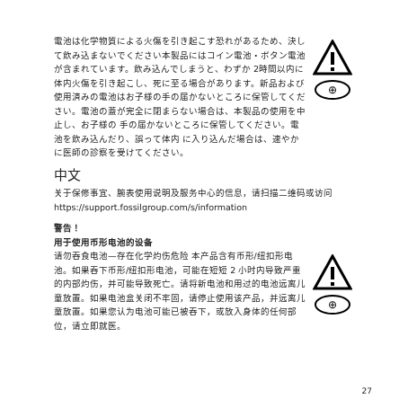電池は化学物質による火傷を引き起こす恐れがあるため、決して飲み込まないでください本製品にはコイン電池・ボタン電池が含まれています。飲み込んでしまうと、わずか 2時間以内に体内火傷を引き起こし、死に至る場合があります。新品および使用済みの電池はお子様の手の届かないところに保管してください。電池の蓋が完全に閉まらない場合は、本製品の使用を中止し、お子様の 手の届かないところに保管してください。電池を飲み込んだり、誤って体内 に入り込んだ場合は、速やかに医師の診察を受けてください。
⊕
中文
关于保修事宜、腕表使用说明及服务中心的信息，请扫描二维码或访问 https://support.fossilgroup.com/s/information
警告！
用于使用币形电池的设备
请勿吞食电池—存在化学灼伤危险 本产品含有币形/纽扣形电池。如果吞下币形/纽扣形电池，可能在短短 2 小时内导致严重的内部灼伤，并可能导致死亡。请将新电池和用过的电池远离儿童放置。如果电池盒关闭不牢固，请停止使用该产品，并远离儿童放置。如果您认为电池可能已被吞下，或放入身体的任何部位，请立即就医。
⊕
27